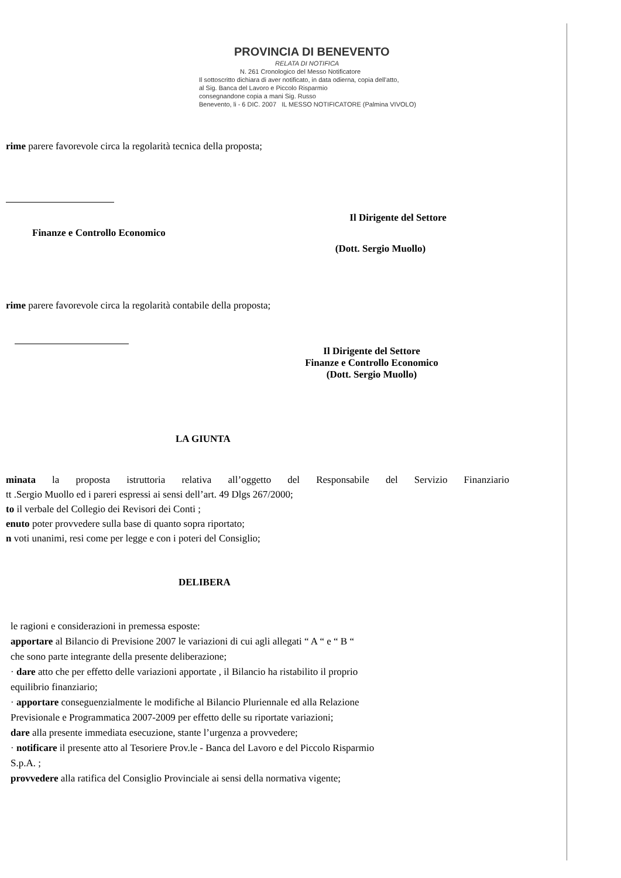PROVINCIA DI BENEVENTO
RELATA DI NOTIFICA
N. 261 Cronologico del Messo Notificatore
Il sottoscritto dichiara di aver notificato, in data odierna, copia dell'atto,
al Sig. Banca del Lavoro e Piccolo Risparmio
consegnandone copia a mani Sig. Russo
Benevento, li - 6 DIC. 2007 IL MESSO NOTIFICATORE (Palmina VIVOLO)
rime parere favorevole circa la regolarità tecnica della proposta;
Il Dirigente del Settore
Finanze e Controllo Economico
(Dott. Sergio Muollo)
rime parere favorevole circa la regolarità contabile della proposta;
Il Dirigente del Settore
Finanze e Controllo Economico
(Dott. Sergio Muollo)
LA GIUNTA
minata la proposta istruttoria relativa all’oggetto del Responsabile del Servizio Finanziario
tt .Sergio Muollo ed i pareri espressi ai sensi dell’art. 49 Dlgs 267/2000;
to il verbale del Collegio dei Revisori dei Conti ;
enuto poter provvedere sulla base di quanto sopra riportato;
n voti unanimi, resi come per legge e con i poteri del Consiglio;
DELIBERA
le ragioni e considerazioni in premessa esposte:
apportare al Bilancio di Previsione 2007 le variazioni di cui agli allegati “ A “ e “ B “
che sono parte integrante della presente deliberazione;
· dare atto che per effetto delle variazioni apportate , il Bilancio ha ristabilito il proprio
equilibrio finanziario;
· apportare conseguenzialmente le modifiche al Bilancio Pluriennale ed alla Relazione
Previsionale e Programmatica 2007-2009 per effetto delle su riportate variazioni;
dare alla presente immediata esecuzione, stante l’urgenza a provvedere;
· notificare il presente atto al Tesoriere Prov.le - Banca del Lavoro e del Piccolo Risparmio
S.p.A. ;
provvedere alla ratifica del Consiglio Provinciale ai sensi della normativa vigente;